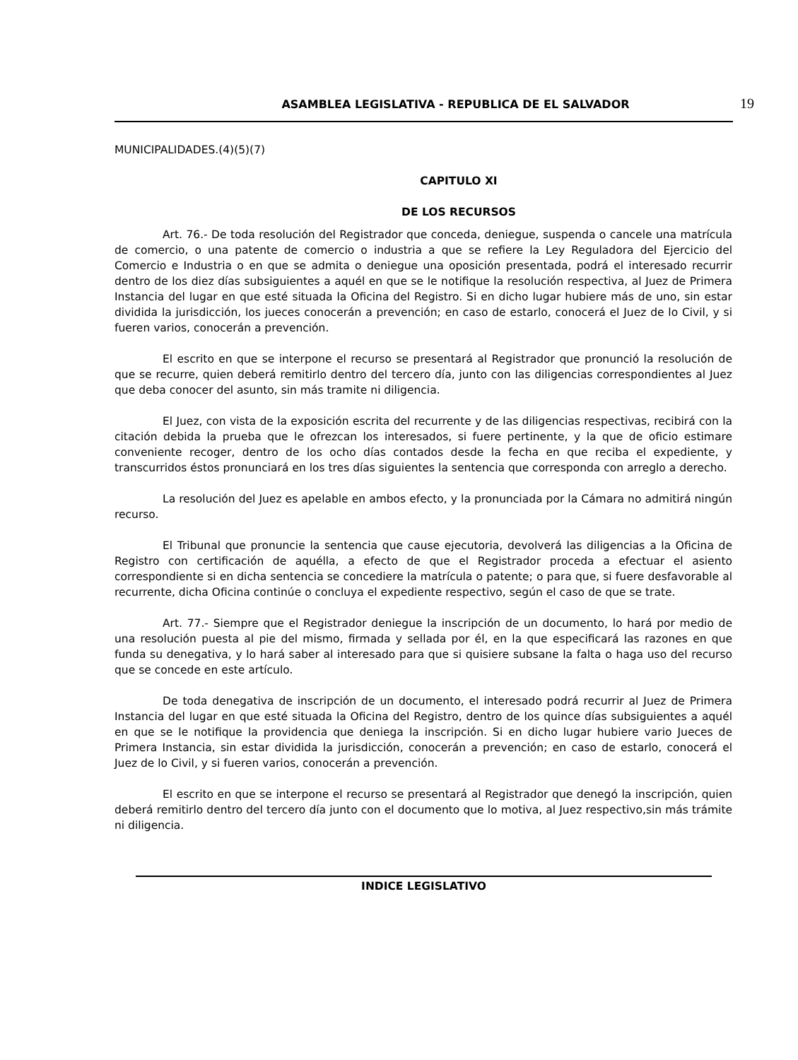ASAMBLEA LEGISLATIVA - REPUBLICA DE EL SALVADOR 19
MUNICIPALIDADES.(4)(5)(7)
CAPITULO XI
DE LOS RECURSOS
Art. 76.- De toda resolución del Registrador que conceda, deniegue, suspenda o cancele una matrícula de comercio, o una patente de comercio o industria a que se refiere la Ley Reguladora del Ejercicio del Comercio e Industria o en que se admita o deniegue una oposición presentada, podrá el interesado recurrir dentro de los diez días subsiguientes a aquél en que se le notifique la resolución respectiva, al Juez de Primera Instancia del lugar en que esté situada la Oficina del Registro. Si en dicho lugar hubiere más de uno, sin estar dividida la jurisdicción, los jueces conocerán a prevención; en caso de estarlo, conocerá el Juez de lo Civil, y si fueren varios, conocerán a prevención.
El escrito en que se interpone el recurso se presentará al Registrador que pronunció la resolución de que se recurre, quien deberá remitirlo dentro del tercero día, junto con las diligencias correspondientes al Juez que deba conocer del asunto, sin más tramite ni diligencia.
El Juez, con vista de la exposición escrita del recurrente y de las diligencias respectivas, recibirá con la citación debida la prueba que le ofrezcan los interesados, si fuere pertinente, y la que de oficio estimare conveniente recoger, dentro de los ocho días contados desde la fecha en que reciba el expediente, y transcurridos éstos pronunciará en los tres días siguientes la sentencia que corresponda con arreglo a derecho.
La resolución del Juez es apelable en ambos efecto, y la pronunciada por la Cámara no admitirá ningún recurso.
El Tribunal que pronuncie la sentencia que cause ejecutoria, devolverá las diligencias a la Oficina de Registro con certificación de aquélla, a efecto de que el Registrador proceda a efectuar el asiento correspondiente si en dicha sentencia se concediere la matrícula o patente; o para que, si fuere desfavorable al recurrente, dicha Oficina continúe o concluya el expediente respectivo, según el caso de que se trate.
Art. 77.- Siempre que el Registrador deniegue la inscripción de un documento, lo hará por medio de una resolución puesta al pie del mismo, firmada y sellada por él, en la que especificará las razones en que funda su denegativa, y lo hará saber al interesado para que si quisiere subsane la falta o haga uso del recurso que se concede en este artículo.
De toda denegativa de inscripción de un documento, el interesado podrá recurrir al Juez de Primera Instancia del lugar en que esté situada la Oficina del Registro, dentro de los quince días subsiguientes a aquél en que se le notifique la providencia que deniega la inscripción. Si en dicho lugar hubiere vario Jueces de Primera Instancia, sin estar dividida la jurisdicción, conocerán a prevención; en caso de estarlo, conocerá el Juez de lo Civil, y si fueren varios, conocerán a prevención.
El escrito en que se interpone el recurso se presentará al Registrador que denegó la inscripción, quien deberá remitirlo dentro del tercero día junto con el documento que lo motiva, al Juez respectivo,sin más trámite ni diligencia.
INDICE LEGISLATIVO